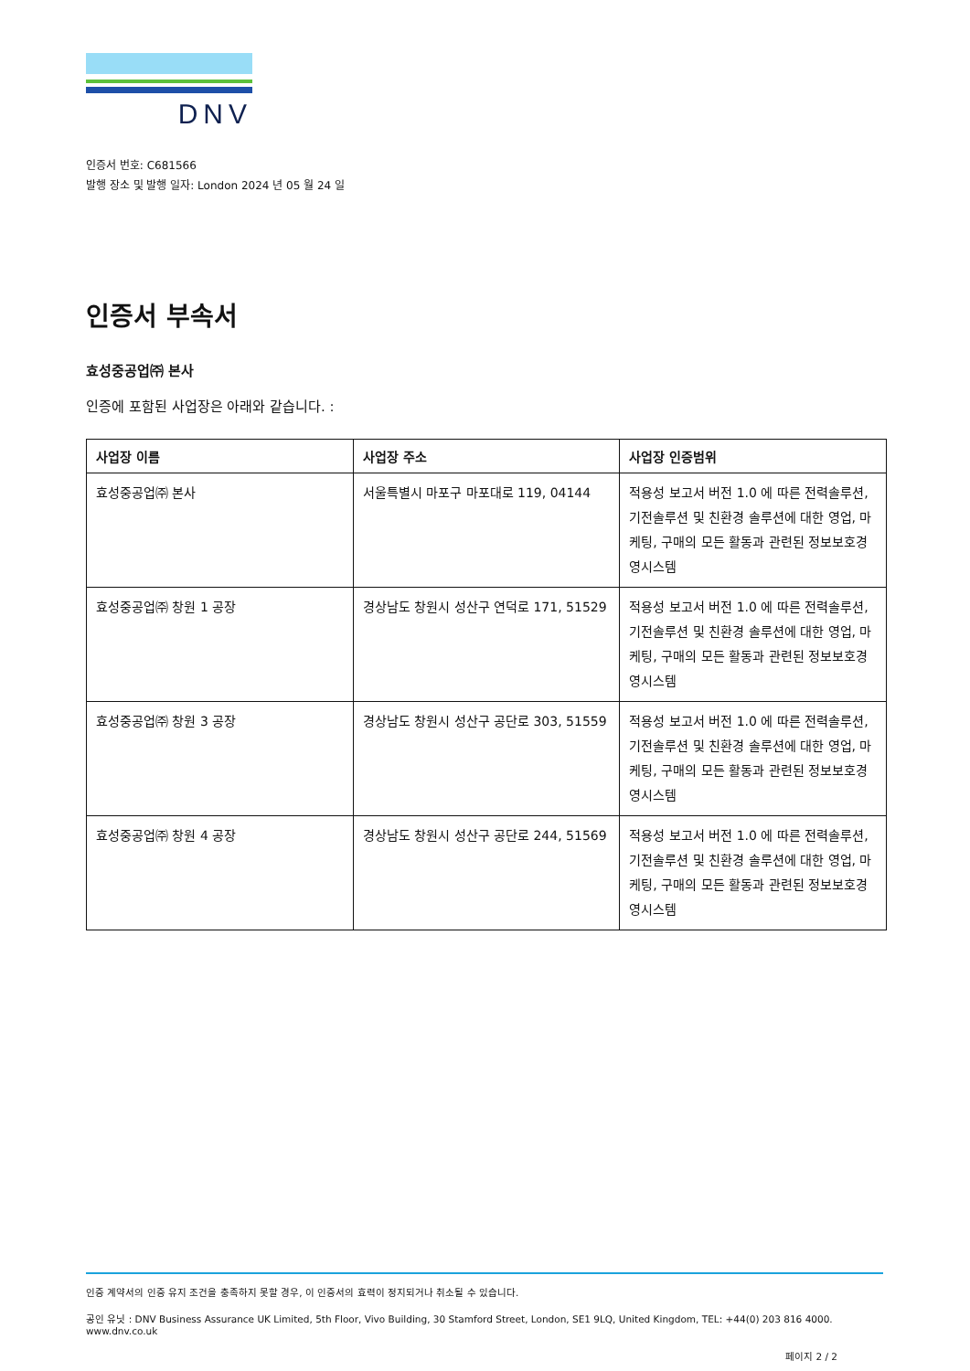DNV
인증서 번호: C681566
발행 장소 및 발행 일자: London 2024 년 05 월 24 일
인증서 부속서
효성중공업㈜ 본사
인증에 포함된 사업장은 아래와 같습니다. :
| 사업장 이름 | 사업장 주소 | 사업장 인증범위 |
| --- | --- | --- |
| 효성중공업㈜ 본사 | 서울특별시 마포구 마포대로 119, 04144 | 적용성 보고서 버전 1.0 에 따른 전력솔루션, 기전솔루션 및 친환경 솔루션에 대한 영업, 마케팅, 구매의 모든 활동과 관련된 정보보호경영시스템 |
| 효성중공업㈜ 창원 1 공장 | 경상남도 창원시 성산구 연덕로 171, 51529 | 적용성 보고서 버전 1.0 에 따른 전력솔루션, 기전솔루션 및 친환경 솔루션에 대한 영업, 마케팅, 구매의 모든 활동과 관련된 정보보호경영시스템 |
| 효성중공업㈜ 창원 3 공장 | 경상남도 창원시 성산구 공단로 303, 51559 | 적용성 보고서 버전 1.0 에 따른 전력솔루션, 기전솔루션 및 친환경 솔루션에 대한 영업, 마케팅, 구매의 모든 활동과 관련된 정보보호경영시스템 |
| 효성중공업㈜ 창원 4 공장 | 경상남도 창원시 성산구 공단로 244, 51569 | 적용성 보고서 버전 1.0 에 따른 전력솔루션, 기전솔루션 및 친환경 솔루션에 대한 영업, 마케팅, 구매의 모든 활동과 관련된 정보보호경영시스템 |
인증 계약서의 인증 유지 조건을 충족하지 못할 경우, 이 인증서의 효력이 정지되거나 취소될 수 있습니다.
공인 유닛 : DNV Business Assurance UK Limited, 5th Floor, Vivo Building, 30 Stamford Street, London, SE1 9LQ, United Kingdom, TEL: +44(0) 203 816 4000. www.dnv.co.uk
페이지 2 / 2